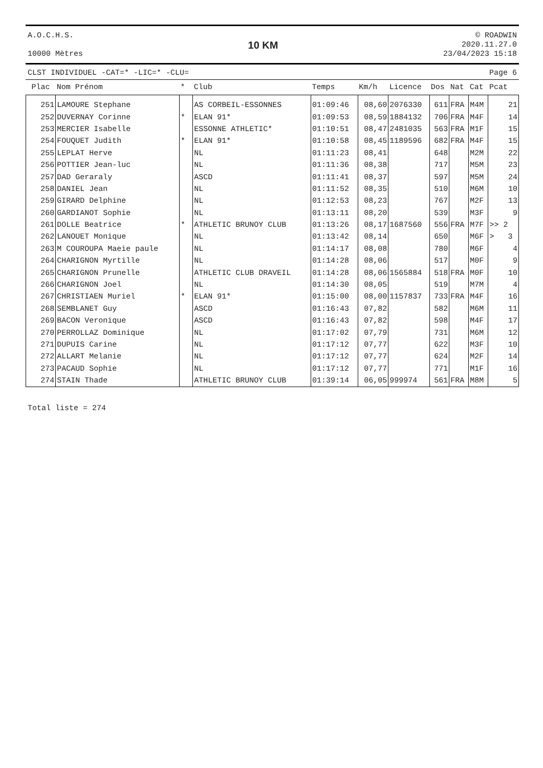A.O.C.H.S.
10000 Mètres
10 KM
© ROADWIN
2020.11.27.0
23/04/2023 15:18
CLST INDIVIDUEL -CAT=* -LIC=* -CLU= Page 6
| Plac | Nom Prénom | * | Club | Temps | Km/h | Licence | Dos | Nat | Cat | Pcat |
| --- | --- | --- | --- | --- | --- | --- | --- | --- | --- | --- |
| 251 | LAMOURE Stephane | | AS CORBEIL-ESSONNES | 01:09:46 | 08,60 | 2076330 | 611 | FRA | M4M | 21 |
| 252 | DUVERNAY Corinne | * | ELAN 91* | 01:09:53 | 08,59 | 1884132 | 706 | FRA | M4F | 14 |
| 253 | MERCIER Isabelle | | ESSONNE ATHLETIC* | 01:10:51 | 08,47 | 2481035 | 563 | FRA | M1F | 15 |
| 254 | FOUQUET Judith | * | ELAN 91* | 01:10:58 | 08,45 | 1189596 | 682 | FRA | M4F | 15 |
| 255 | LEPLAT Herve | | NL | 01:11:23 | 08,41 | | 648 | | M2M | 22 |
| 256 | POTTIER Jean-luc | | NL | 01:11:36 | 08,38 | | 717 | | M5M | 23 |
| 257 | DAD Geraraly | | ASCD | 01:11:41 | 08,37 | | 597 | | M5M | 24 |
| 258 | DANIEL Jean | | NL | 01:11:52 | 08,35 | | 510 | | M6M | 10 |
| 259 | GIRARD Delphine | | NL | 01:12:53 | 08,23 | | 767 | | M2F | 13 |
| 260 | GARDIANOT Sophie | | NL | 01:13:11 | 08,20 | | 539 | | M3F | 9 |
| 261 | DOLLE Beatrice | * | ATHLETIC BRUNOY CLUB | 01:13:26 | 08,17 | 1687560 | 556 | FRA | M7F | >> 2 |
| 262 | LANOUET Monique | | NL | 01:13:42 | 08,14 | | 650 | | M6F | > 3 |
| 263 | M COUROUPA Maeie paule | | NL | 01:14:17 | 08,08 | | 780 | | M6F | 4 |
| 264 | CHARIGNON Myrtille | | NL | 01:14:28 | 08,06 | | 517 | | M0F | 9 |
| 265 | CHARIGNON Prunelle | | ATHLETIC CLUB DRAVEIL | 01:14:28 | 08,06 | 1565884 | 518 | FRA | M0F | 10 |
| 266 | CHARIGNON Joel | | NL | 01:14:30 | 08,05 | | 519 | | M7M | 4 |
| 267 | CHRISTIAEN Muriel | * | ELAN 91* | 01:15:00 | 08,00 | 1157837 | 733 | FRA | M4F | 16 |
| 268 | SEMBLANET Guy | | ASCD | 01:16:43 | 07,82 | | 582 | | M6M | 11 |
| 269 | BACON Veronique | | ASCD | 01:16:43 | 07,82 | | 598 | | M4F | 17 |
| 270 | PERROLLAZ Dominique | | NL | 01:17:02 | 07,79 | | 731 | | M6M | 12 |
| 271 | DUPUIS Carine | | NL | 01:17:12 | 07,77 | | 622 | | M3F | 10 |
| 272 | ALLART Melanie | | NL | 01:17:12 | 07,77 | | 624 | | M2F | 14 |
| 273 | PACAUD Sophie | | NL | 01:17:12 | 07,77 | | 771 | | M1F | 16 |
| 274 | STAIN Thade | | ATHLETIC BRUNOY CLUB | 01:39:14 | 06,05 | 999974 | 561 | FRA | M8M | 5 |
Total liste = 274